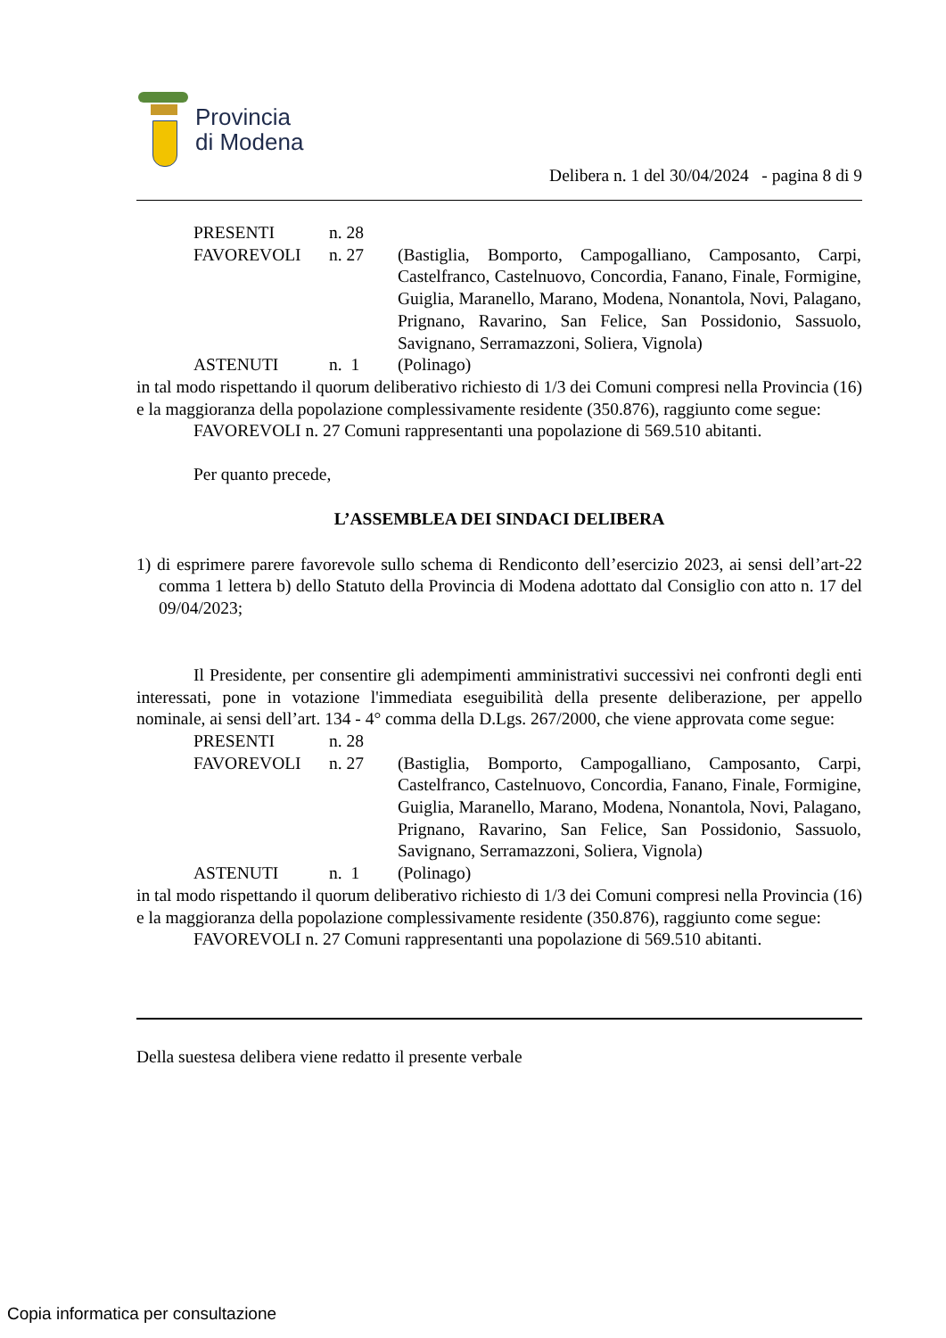Provincia
di Modena
Delibera n. 1 del 30/04/2024 - pagina 8 di 9
| PRESENTI | n. 28 | |
| FAVOREVOLI | n. 27 | (Bastiglia, Bomporto, Campogalliano, Camposanto, Carpi, Castelfranco, Castelnuovo, Concordia, Fanano, Finale, Formigine, Guiglia, Maranello, Marano, Modena, Nonantola, Novi, Palagano, Prignano, Ravarino, San Felice, San Possidonio, Sassuolo, Savignano, Serramazzoni, Soliera, Vignola) |
| ASTENUTI | n. 1 | (Polinago) |
in tal modo rispettando il quorum deliberativo richiesto di 1/3 dei Comuni compresi nella Provincia (16) e la maggioranza della popolazione complessivamente residente (350.876), raggiunto come segue:
FAVOREVOLI n. 27 Comuni rappresentanti una popolazione di 569.510 abitanti.
Per quanto precede,
L’ASSEMBLEA DEI SINDACI DELIBERA
1) di esprimere parere favorevole sullo schema di Rendiconto dell’esercizio 2023, ai sensi dell’art-22 comma 1 lettera b) dello Statuto della Provincia di Modena adottato dal Consiglio con atto n. 17 del 09/04/2023;
Il Presidente, per consentire gli adempimenti amministrativi successivi nei confronti degli enti interessati, pone in votazione l'immediata eseguibilità della presente deliberazione, per appello nominale, ai sensi dell’art. 134 - 4° comma della D.Lgs. 267/2000, che viene approvata come segue:
| PRESENTI | n. 28 | |
| FAVOREVOLI | n. 27 | (Bastiglia, Bomporto, Campogalliano, Camposanto, Carpi, Castelfranco, Castelnuovo, Concordia, Fanano, Finale, Formigine, Guiglia, Maranello, Marano, Modena, Nonantola, Novi, Palagano, Prignano, Ravarino, San Felice, San Possidonio, Sassuolo, Savignano, Serramazzoni, Soliera, Vignola) |
| ASTENUTI | n. 1 | (Polinago) |
in tal modo rispettando il quorum deliberativo richiesto di 1/3 dei Comuni compresi nella Provincia (16) e la maggioranza della popolazione complessivamente residente (350.876), raggiunto come segue:
FAVOREVOLI n. 27 Comuni rappresentanti una popolazione di 569.510 abitanti.
Della suestesa delibera viene redatto il presente verbale
Copia informatica per consultazione